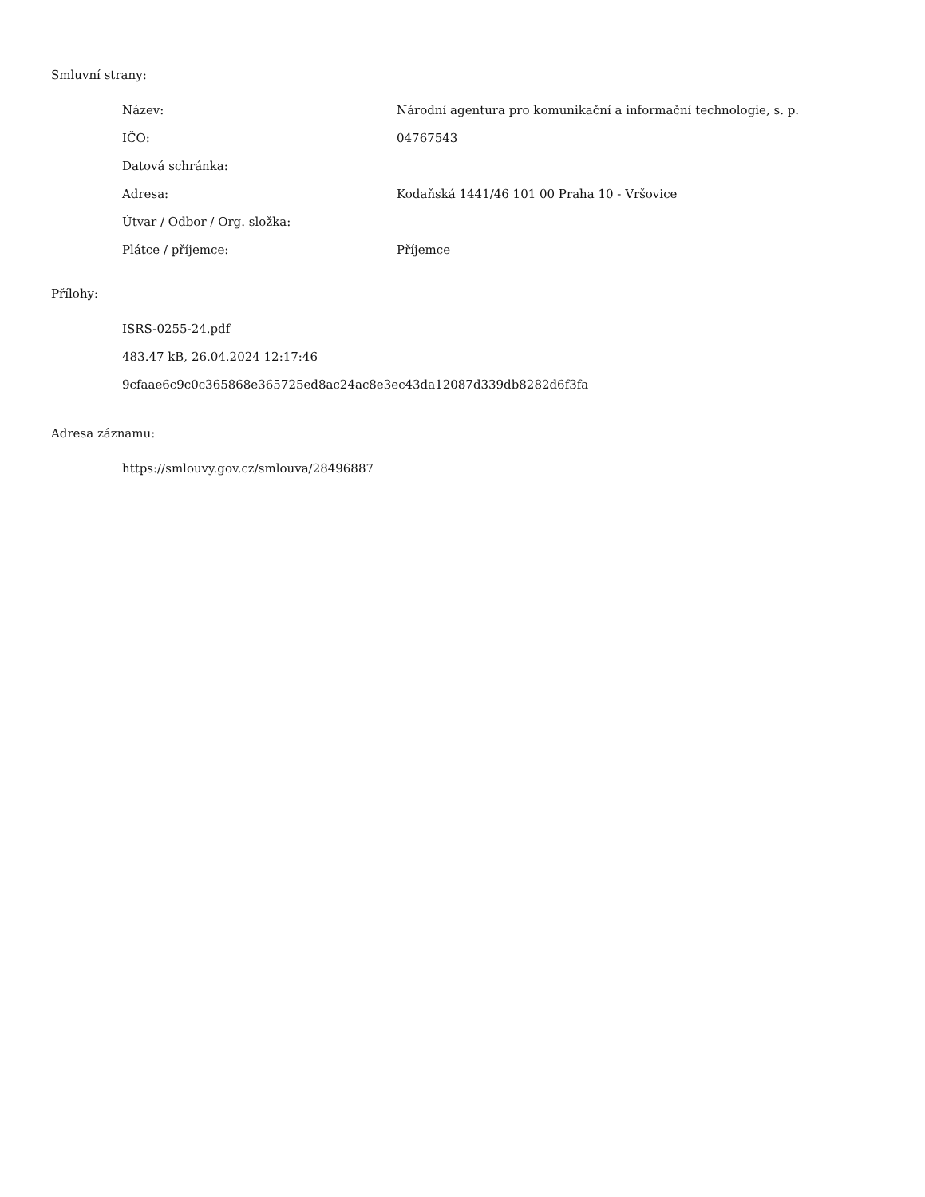Smluvní strany:
| Název: | Národní agentura pro komunikační a informační technologie, s. p. |
| IČO: | 04767543 |
| Datová schránka: | |
| Adresa: | Kodaňská 1441/46 101 00 Praha 10 - Vršovice |
| Útvar / Odbor / Org. složka: | |
| Plátce / příjemce: | Příjemce |
Přílohy:
ISRS-0255-24.pdf
483.47 kB, 26.04.2024 12:17:46
9cfaae6c9c0c365868e365725ed8ac24ac8e3ec43da12087d339db8282d6f3fa
Adresa záznamu:
https://smlouvy.gov.cz/smlouva/28496887